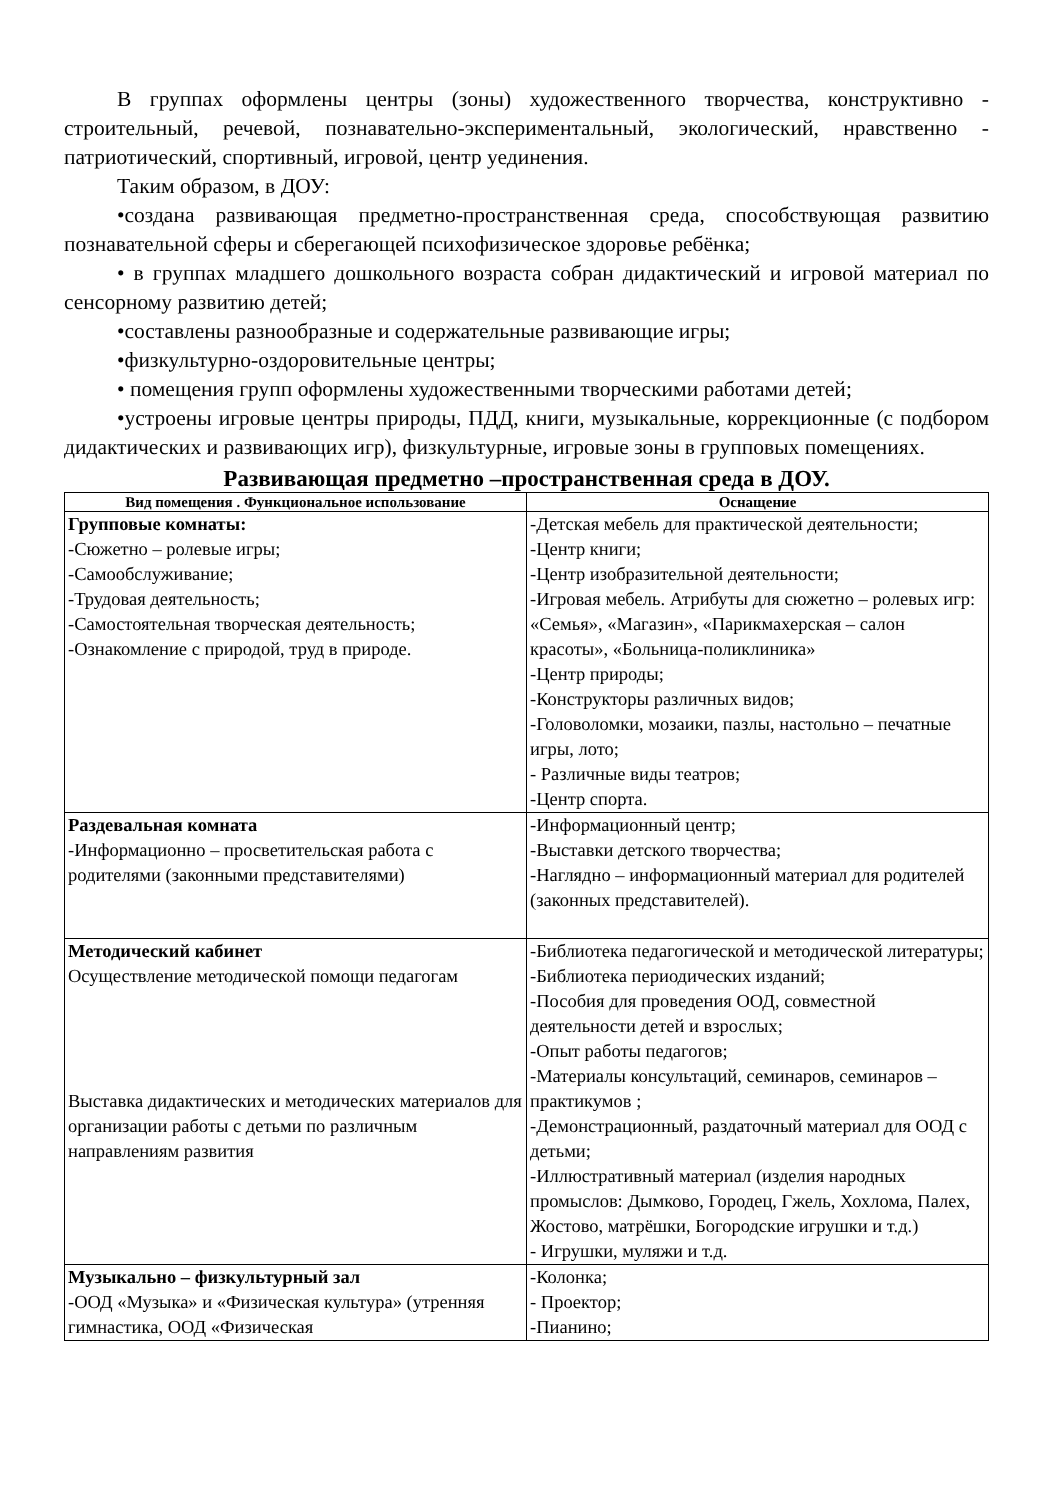В группах оформлены центры (зоны) художественного творчества, конструктивно - строительный, речевой, познавательно-экспериментальный, экологический, нравственно - патриотический, спортивный, игровой, центр уединения.
Таким образом, в ДОУ:
•создана развивающая предметно-пространственная среда, способствующая развитию познавательной сферы и сберегающей психофизическое здоровье ребёнка;
• в группах младшего дошкольного возраста собран дидактический и игровой материал по сенсорному развитию детей;
•составлены разнообразные и содержательные развивающие игры;
•физкультурно-оздоровительные центры;
• помещения групп оформлены художественными творческими работами детей;
•устроены игровые центры природы, ПДД, книги, музыкальные, коррекционные (с подбором дидактических и развивающих игр), физкультурные, игровые зоны в групповых помещениях.
Развивающая предметно –пространственная среда в ДОУ.
| Вид помещения . Функциональное использование | Оснащение |
| --- | --- |
| Групповые комнаты: -Сюжетно – ролевые игры; -Самообслуживание; -Трудовая деятельность; -Самостоятельная творческая деятельность; -Ознакомление с природой, труд в природе. | -Детская мебель для практической деятельности; -Центр книги; -Центр изобразительной деятельности; -Игровая мебель. Атрибуты для сюжетно – ролевых игр: «Семья», «Магазин», «Парикмахерская – салон красоты», «Больница-поликлиника» -Центр природы; -Конструкторы различных видов; -Головоломки, мозаики, пазлы, настольно – печатные игры, лото; - Различные виды театров; -Центр спорта. |
| Раздевальная комната -Информационно – просветительская работа с родителями (законными представителями) | -Информационный центр; -Выставки детского творчества; -Наглядно – информационный материал для родителей (законных представителей). |
| Методический кабинет Осуществление методической помощи педагогам Выставка дидактических и методических материалов для организации работы с детьми по различным направлениям развития | -Библиотека педагогической и методической литературы; -Библиотека периодических изданий; -Пособия для проведения ООД, совместной деятельности детей и взрослых; -Опыт работы педагогов; -Материалы консультаций, семинаров, семинаров – практикумов ; -Демонстрационный, раздаточный материал для ООД с детьми; -Иллюстративный материал (изделия народных промыслов: Дымково, Городец, Гжель, Хохлома, Палех, Жостово, матрёшки, Богородские игрушки и т.д.) - Игрушки, муляжи и т.д. |
| Музыкально – физкультурный зал -ООД «Музыка» и «Физическая культура» (утренняя гимнастика, ООД «Физическая | -Колонка; - Проектор; -Пианино; |